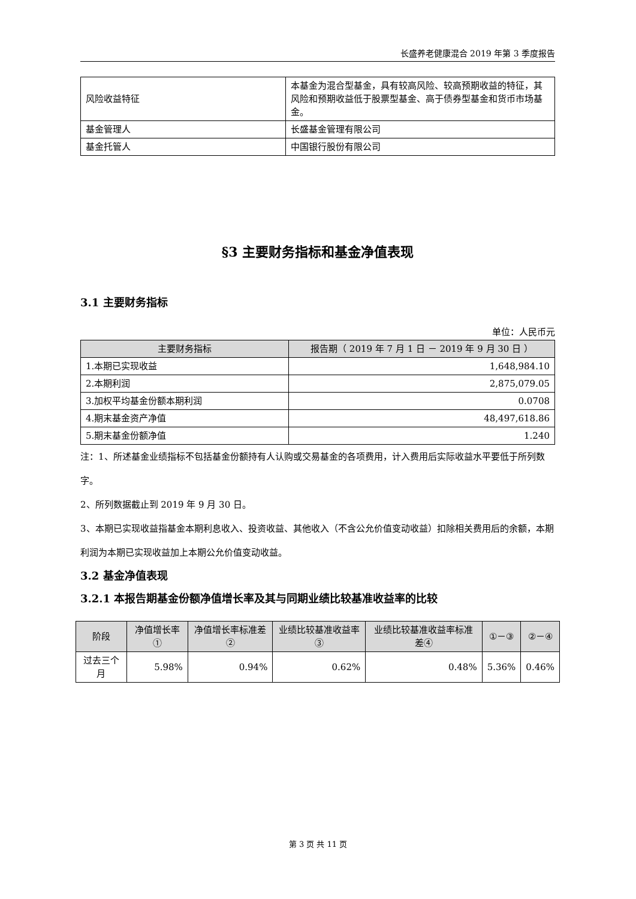长盛养老健康混合 2019 年第 3 季度报告
| 风险收益特征 | 本基金为混合型基金，具有较高风险、较高预期收益的特征，其风险和预期收益低于股票型基金、高于债券型基金和货币市场基金。 |
| 基金管理人 | 长盛基金管理有限公司 |
| 基金托管人 | 中国银行股份有限公司 |
§3 主要财务指标和基金净值表现
3.1 主要财务指标
单位：人民币元
| 主要财务指标 | 报告期（ 2019 年 7 月 1 日 － 2019 年 9 月 30 日 ） |
| --- | --- |
| 1.本期已实现收益 | 1,648,984.10 |
| 2.本期利润 | 2,875,079.05 |
| 3.加权平均基金份额本期利润 | 0.0708 |
| 4.期末基金资产净值 | 48,497,618.86 |
| 5.期末基金份额净值 | 1.240 |
注：1、所述基金业绩指标不包括基金份额持有人认购或交易基金的各项费用，计入费用后实际收益水平要低于所列数字。
2、所列数据截止到 2019 年 9 月 30 日。
3、本期已实现收益指基金本期利息收入、投资收益、其他收入（不含公允价值变动收益）扣除相关费用后的余额，本期利润为本期已实现收益加上本期公允价值变动收益。
3.2 基金净值表现
3.2.1 本报告期基金份额净值增长率及其与同期业绩比较基准收益率的比较
| 阶段 | 净值增长率① | 净值增长率标准差② | 业绩比较基准收益率③ | 业绩比较基准收益率标准差④ | ①－③ | ②－④ |
| --- | --- | --- | --- | --- | --- | --- |
| 过去三个月 | 5.98% | 0.94% | 0.62% | 0.48% | 5.36% | 0.46% |
第 3 页 共 11 页